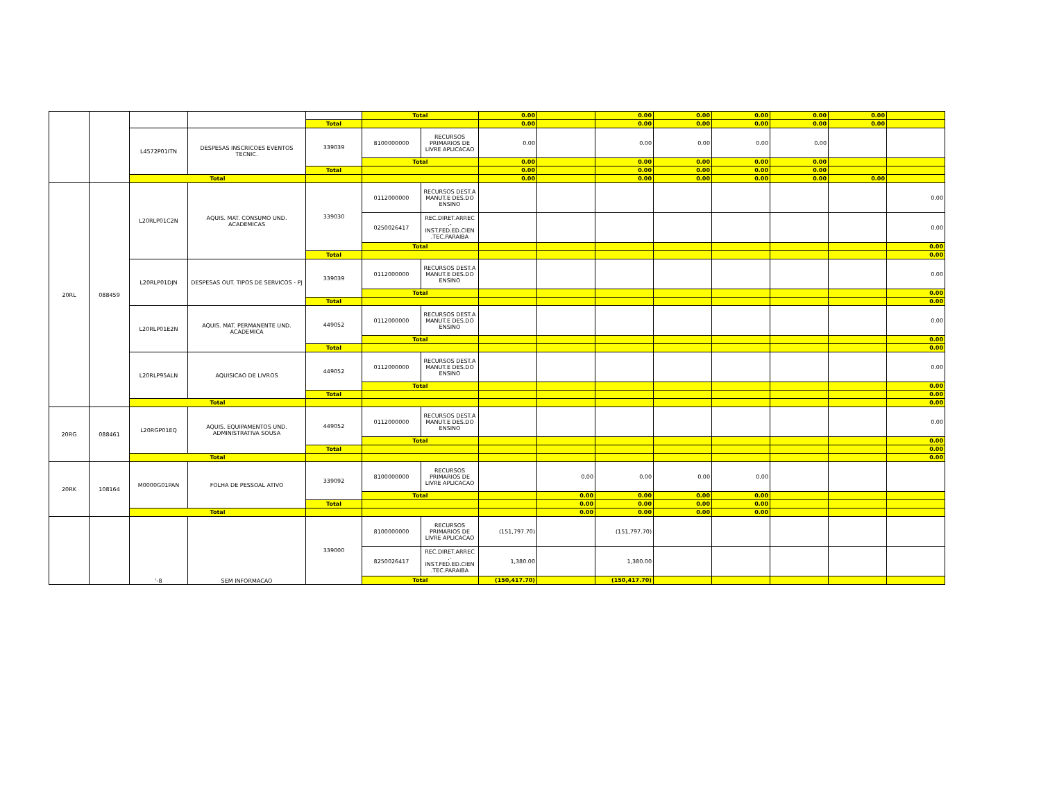| | | | | | Total | | 0.00 | | 0.00 | 0.00 | 0.00 | 0.00 | 0.00 | |
| | | | | Total | | | 0.00 | | 0.00 | 0.00 | 0.00 | 0.00 | 0.00 | |
| | | L4572P01ITN | DESPESAS INSCRICOES EVENTOS TECNIC. | 339039 | 8100000000 | RECURSOS PRIMARIOS DE LIVRE APLICACAO | 0.00 | | 0.00 | 0.00 | 0.00 | 0.00 | | |
| | | | | | Total | | 0.00 | | 0.00 | 0.00 | 0.00 | 0.00 | | |
| | | | | Total | | | 0.00 | | 0.00 | 0.00 | 0.00 | 0.00 | | |
| | | Total | | | | | 0.00 | | 0.00 | 0.00 | 0.00 | 0.00 | 0.00 | |
| 20RL | 088459 | L20RLP01C2N | AQUIS. MAT. CONSUMO UND. ACADEMICAS | 339030 | 0112000000 | RECURSOS DEST.A MANUT.E DES.DO ENSINO | | | | | | | | 0.00 |
| | | | | | 0250026417 | REC.DIRET.ARREC .- INST.FED.ED.CIEN .TEC.PARAIBA | | | | | | | | 0.00 |
| | | | | | Total | | | | | | | | | 0.00 |
| | | | | Total | | | | | | | | | | 0.00 |
| | | L20RLP01DJN | DESPESAS OUT. TIPOS DE SERVICOS - PJ | 339039 | 0112000000 | RECURSOS DEST.A MANUT.E DES.DO ENSINO | | | | | | | | 0.00 |
| | | | | | Total | | | | | | | | | 0.00 |
| | | | | Total | | | | | | | | | | 0.00 |
| | | L20RLP01E2N | AQUIS. MAT. PERMANENTE UND. ACADEMICA | 449052 | 0112000000 | RECURSOS DEST.A MANUT.E DES.DO ENSINO | | | | | | | | 0.00 |
| | | | | | Total | | | | | | | | | 0.00 |
| | | | | Total | | | | | | | | | | 0.00 |
| | | L20RLP95ALN | AQUISICAO DE LIVROS | 449052 | 0112000000 | RECURSOS DEST.A MANUT.E DES.DO ENSINO | | | | | | | | 0.00 |
| | | | | | Total | | | | | | | | | 0.00 |
| | | | | Total | | | | | | | | | | 0.00 |
| | | Total | | | | | | | | | | | | 0.00 |
| 20RG | 088461 | L20RGP01EQ | AQUIS. EQUIPAMENTOS UND. ADMINISTRATIVA SOUSA | 449052 | 0112000000 | RECURSOS DEST.A MANUT.E DES.DO ENSINO | | | | | | | | 0.00 |
| | | | | | Total | | | | | | | | | 0.00 |
| | | | | Total | | | | | | | | | | 0.00 |
| | | Total | | | | | | | | | | | | 0.00 |
| 20RK | 108164 | M0000G01PAN | FOLHA DE PESSOAL ATIVO | 339092 | 8100000000 | RECURSOS PRIMARIOS DE LIVRE APLICACAO | | 0.00 | 0.00 | 0.00 | 0.00 | | | |
| | | | | | Total | | | 0.00 | 0.00 | 0.00 | 0.00 | | | |
| | | | | Total | | | | 0.00 | 0.00 | 0.00 | 0.00 | | | |
| | | Total | | | | | | 0.00 | 0.00 | 0.00 | 0.00 | | | |
| | | '-8 | SEM INFORMACAO | 339000 | 8100000000 | RECURSOS PRIMARIOS DE LIVRE APLICACAO | (151,797.70) | | (151,797.70) | | | | | |
| | | | | | 8250026417 | REC.DIRET.ARREC .- INST.FED.ED.CIEN .TEC.PARAIBA | 1,380.00 | | 1,380.00 | | | | | |
| | | | | | Total | | (150,417.70) | | (150,417.70) | | | | | |